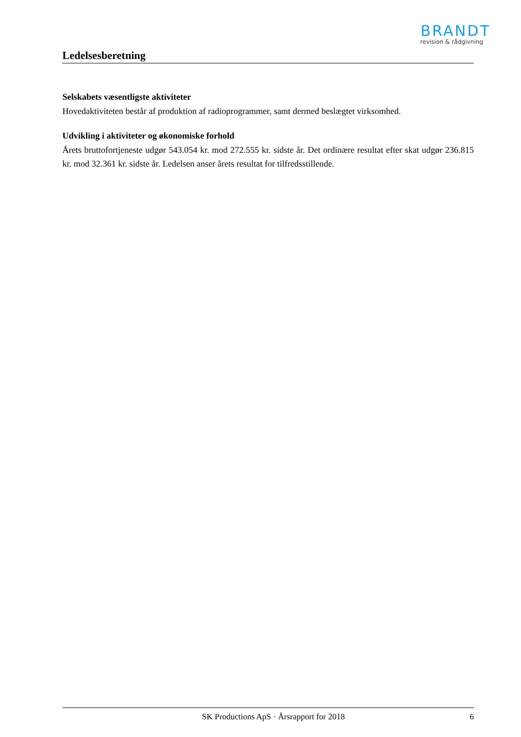BRANDT
revision & rådgivning
Ledelsesberetning
Selskabets væsentligste aktiviteter
Hovedaktiviteten består af produktion af radioprogrammer, samt dermed beslægtet virksomhed.
Udvikling i aktiviteter og økonomiske forhold
Årets bruttofortjeneste udgør 543.054 kr. mod 272.555 kr. sidste år. Det ordinære resultat efter skat udgør 236.815 kr. mod 32.361 kr. sidste år. Ledelsen anser årets resultat for tilfredsstillende.
SK Productions ApS · Årsrapport for 2018 6